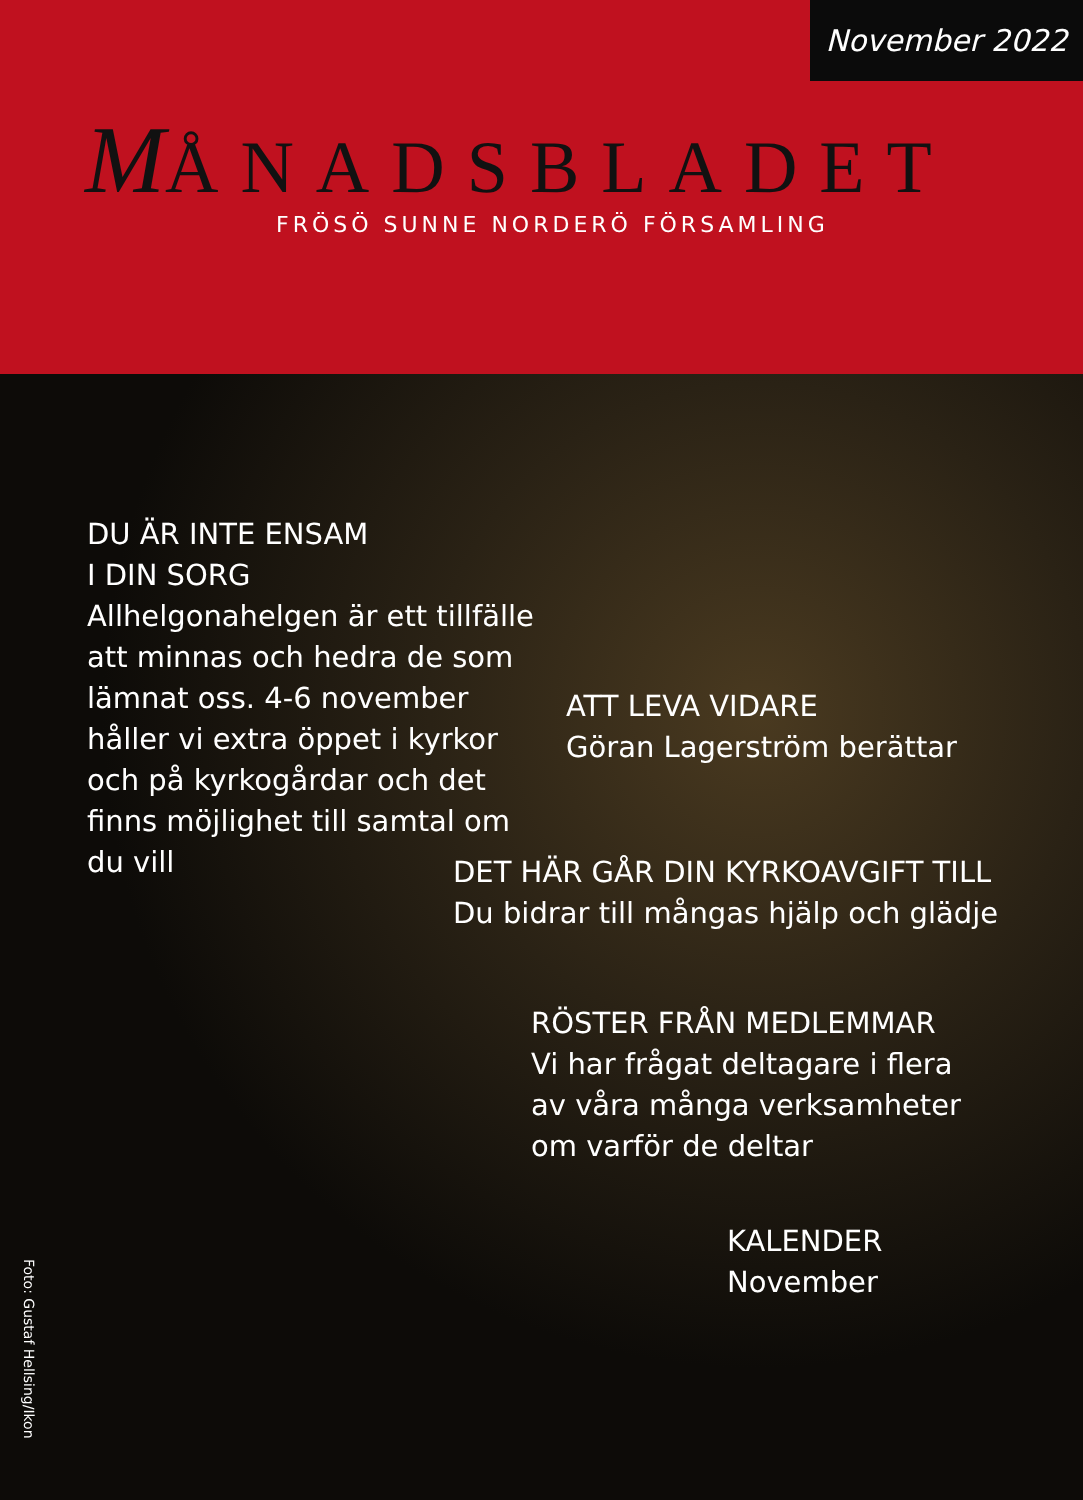November 2022
MÅNADSBLADET
FRÖSÖ SUNNE NORDERÖ FÖRSAMLING
DU ÄR INTE ENSAM
I DIN SORG
Allhelgonahelgen är ett tillfälle att minnas och hedra de som lämnat oss. 4-6 november håller vi extra öppet i kyrkor och på kyrkogårdar och det finns möjlighet till samtal om du vill
ATT LEVA VIDARE
Göran Lagerström berättar
DET HÄR GÅR DIN KYRKOAVGIFT TILL
Du bidrar till mångas hjälp och glädje
RÖSTER FRÅN MEDLEMMAR
Vi har frågat deltagare i flera av våra många verksamheter om varför de deltar
KALENDER
November
Foto: Gustaf Hellsing/Ikon